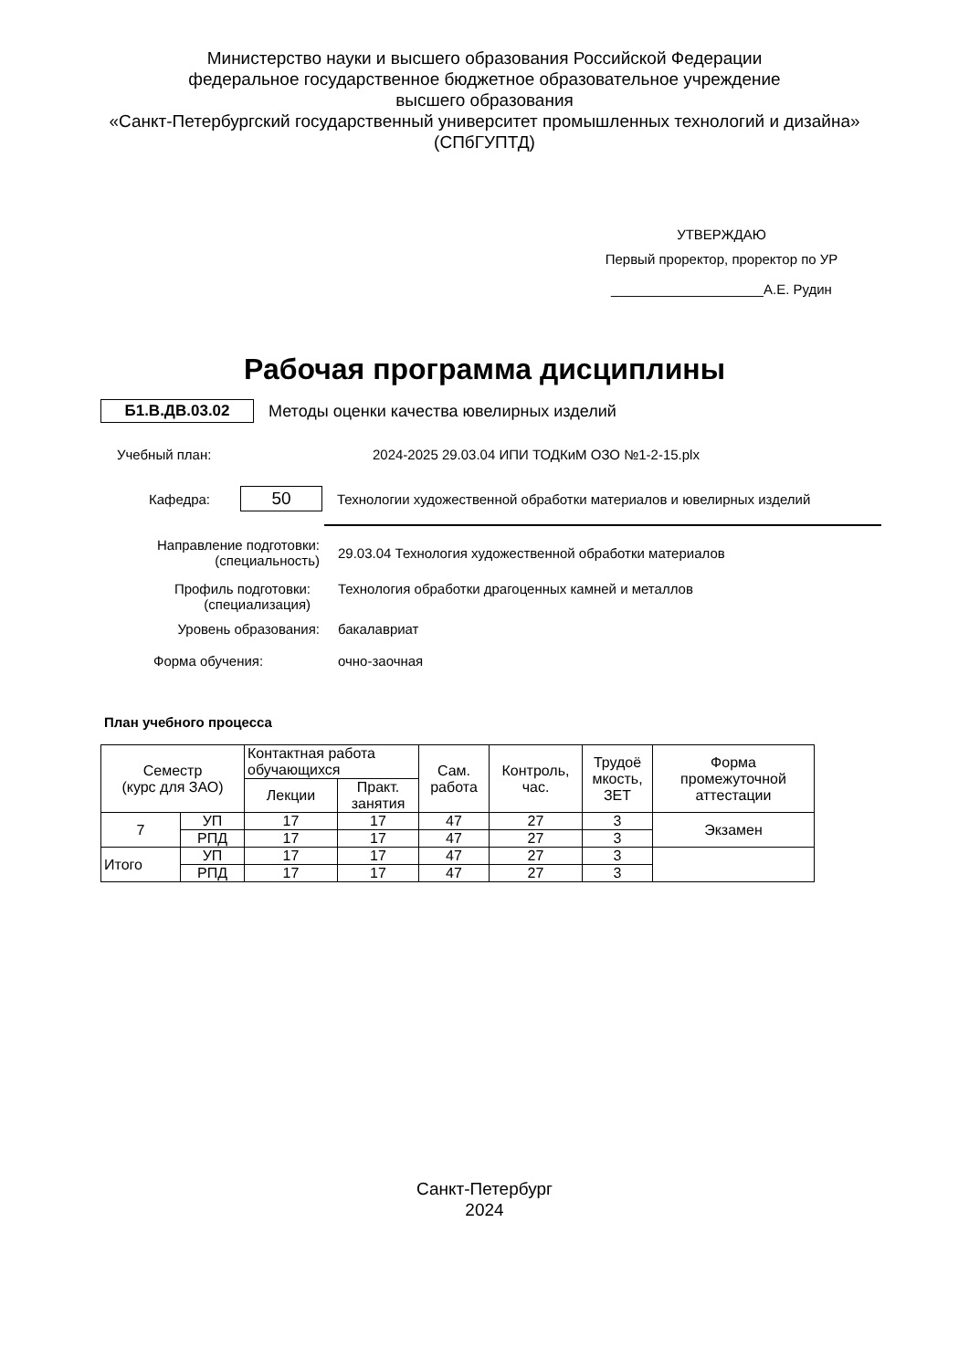Министерство науки и высшего образования Российской Федерации
федеральное государственное бюджетное образовательное учреждение
высшего образования
«Санкт-Петербургский государственный университет промышленных технологий и дизайна»
(СПбГУПТД)
УТВЕРЖДАЮ
Первый проректор, проректор по УР
____________________А.Е. Рудин
Рабочая программа дисциплины
Б1.В.ДВ.03.02
Методы оценки качества ювелирных изделий
Учебный план:
2024-2025 29.03.04 ИПИ ТОДКиМ ОЗО №1-2-15.plx
Кафедра:
50
Технологии художественной обработки материалов и ювелирных изделий
Направление подготовки:
(специальность)
29.03.04 Технология художественной обработки материалов
Профиль подготовки:
(специализация)
Технология обработки драгоценных камней и металлов
Уровень образования: бакалавриат
Форма обучения: очно-заочная
План учебного процесса
| Семестр (курс для ЗАО) | | Контактная работа обучающихся | | Сам. работа | Контроль, час. | Трудоё мкость, ЗЕТ | Форма промежуточной аттестации |
| --- | --- | --- | --- | --- | --- | --- | --- |
| | | Лекции | Практ. занятия | | | | |
| 7 | УП | 17 | 17 | 47 | 27 | 3 | Экзамен |
| | РПД | 17 | 17 | 47 | 27 | 3 | |
| Итого | УП | 17 | 17 | 47 | 27 | 3 | |
| | РПД | 17 | 17 | 47 | 27 | 3 | |
Санкт-Петербург
2024